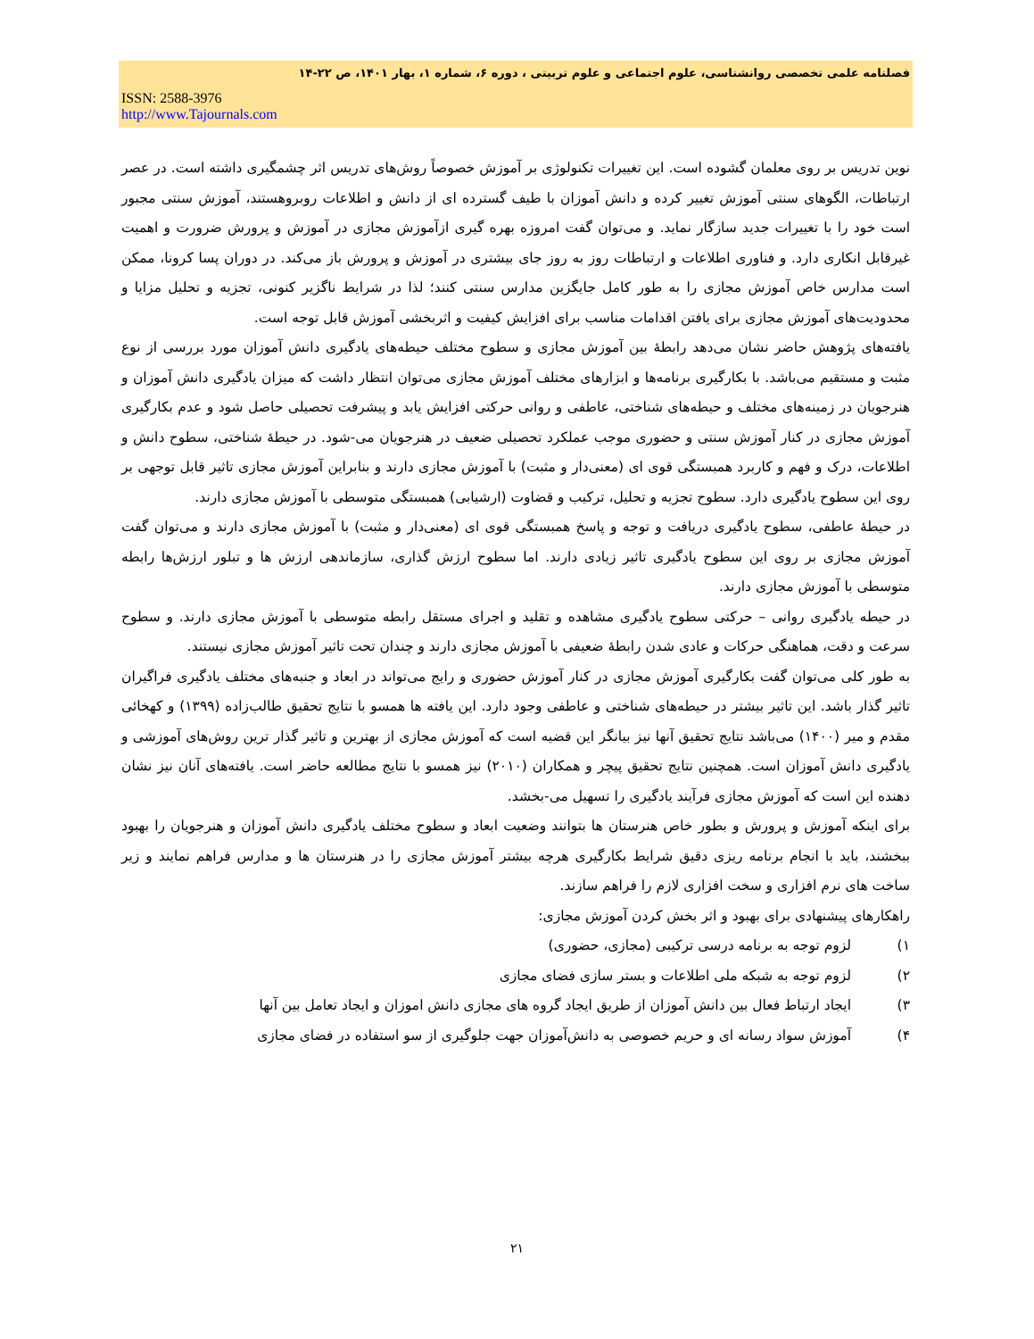فصلنامه علمی تخصصی روانشناسی، علوم اجتماعی و علوم تربیتی ، دوره ۶، شماره ۱، بهار ۱۴۰۱، ص ۲۲-۱۴
ISSN: 2588-3976
http://www.Tajournals.com
نوین تدریس بر روی معلمان گشوده است. این تغییرات تکنولوژی بر آموزش خصوصاً روش‌های تدریس اثر چشمگیری داشته است. در عصر ارتباطات، الگوهای سنتی آموزش تغییر کرده و دانش آموزان با طیف گسترده ای از دانش و اطلاعات روبروهستند، آموزش سنتی مجبور است خود را با تغییرات جدید سازگار نماید. و می‌توان گفت امروزه بهره گیری ازآموزش مجازی در آموزش و پرورش ضرورت و اهمیت غیرقابل انکاری دارد. و فناوری اطلاعات و ارتباطات روز به روز جای بیشتری در آموزش و پرورش باز می‌کند. در دوران پسا کرونا، ممکن است مدارس خاص آموزش مجازی را به طور کامل جایگزین مدارس سنتی کنند؛ لذا در شرایط ناگزیر کنونی، تجزیه و تحلیل مزایا و محدودیت‌های آموزش مجازی برای یافتن اقدامات مناسب برای افزایش کیفیت و اثربخشی آموزش قابل توجه است.
یافته‌های پژوهش حاضر نشان می‌دهد رابطهٔ بین آموزش مجازی و سطوح مختلف حیطه‌های یادگیری دانش آموزان مورد بررسی از نوع مثبت و مستقیم می‌باشد. با بکارگیری برنامه‌ها و ابزارهای مختلف آموزش مجازی می‌توان انتظار داشت که میزان یادگیری دانش آموزان و هنرجویان در زمینه‌های مختلف و حیطه‌های شناختی، عاطفی و روانی حرکتی افزایش یابد و پیشرفت تحصیلی حاصل شود و عدم بکارگیری آموزش مجازی در کنار آموزش سنتی و حضوری موجب عملکرد تحصیلی ضعیف در هنرجویان می-شود. در حیطهٔ شناختی، سطوح دانش و اطلاعات، درک و فهم و کاربرد همبستگی قوی ای (معنی‌دار و مثبت) با آموزش مجازی دارند و بنابراین آموزش مجازی تاثیر قابل توجهی بر روی این سطوح یادگیری دارد. سطوح تجزیه و تحلیل، ترکیب و قضاوت (ارشیابی) همبستگی متوسطی با آموزش مجازی دارند.
در حیطهٔ عاطفی، سطوح یادگیری دریافت و توجه و پاسخ همبستگی قوی ای (معنی‌دار و مثبت) با آموزش مجازی دارند و می‌توان گفت آموزش مجازی بر روی این سطوح یادگیری تاثیر زیادی دارند. اما سطوح ارزش گذاری، سازماندهی ارزش ها و تبلور ارزش‌ها رابطه متوسطی با آموزش مجازی دارند.
در حیطه یادگیری روانی – حرکتی سطوح یادگیری مشاهده و تقلید و اجرای مستقل رابطه متوسطی با آموزش مجازی دارند. و سطوح سرعت و دقت، هماهنگی حرکات و عادی شدن رابطهٔ ضعیفی با آموزش مجازی دارند و چندان تحت تاثیر آموزش مجازی نیستند.
به طور کلی می‌توان گفت بکارگیری آموزش مجازی در کنار آموزش حضوری و رایج می‌تواند در ابعاد و جنبه‌های مختلف یادگیری فراگیران تاثیر گذار باشد. این تاثیر بیشتر در حیطه‌های شناختی و عاطفی وجود دارد. این یافته ها همسو با نتایج تحقیق طالب‌زاده (۱۳۹۹) و کهخائی مقدم و میر (۱۴۰۰) می‌باشد نتایج تحقیق آنها نیز بیانگر این قضیه است که آموزش مجازی از بهترین و تاثیر گذار ترین روش‌های آموزشی و یادگیری دانش آموزان است. همچنین نتایج تحقیق پیچر و همکاران (۲۰۱۰) نیز همسو با نتایج مطالعه حاضر است. یافته‌های آنان نیز نشان دهنده این است که آموزش مجازی فرآیند یادگیری را تسهیل می-بخشد.
برای اینکه آموزش و پرورش و بطور خاص هنرستان ها بتوانند وضعیت ابعاد و سطوح مختلف یادگیری دانش آموزان و هنرجویان را بهبود ببخشند، باید با انجام برنامه ریزی دقیق شرایط بکارگیری هرچه بیشتر آموزش مجازی را در هنرستان ها و مدارس فراهم نمایند و زیر ساخت های نرم افزاری و سخت افزاری لازم را فراهم سازند.
راهکارهای پیشنهادی برای بهبود و اثر بخش کردن آموزش مجازی:
۱) لزوم توجه به برنامه درسی ترکیبی (مجازی، حضوری)
۲) لزوم توجه به شبکه ملی اطلاعات و بستر سازی فضای مجازی
۳) ایجاد ارتباط فعال بین دانش آموزان از طریق ایجاد گروه های مجازی دانش اموزان و ایجاد تعامل بین آنها
۴) آموزش سواد رسانه ای و حریم خصوصی به دانش‌آموزان جهت جلوگیری از سو استفاده در فضای مجازی
۲۱